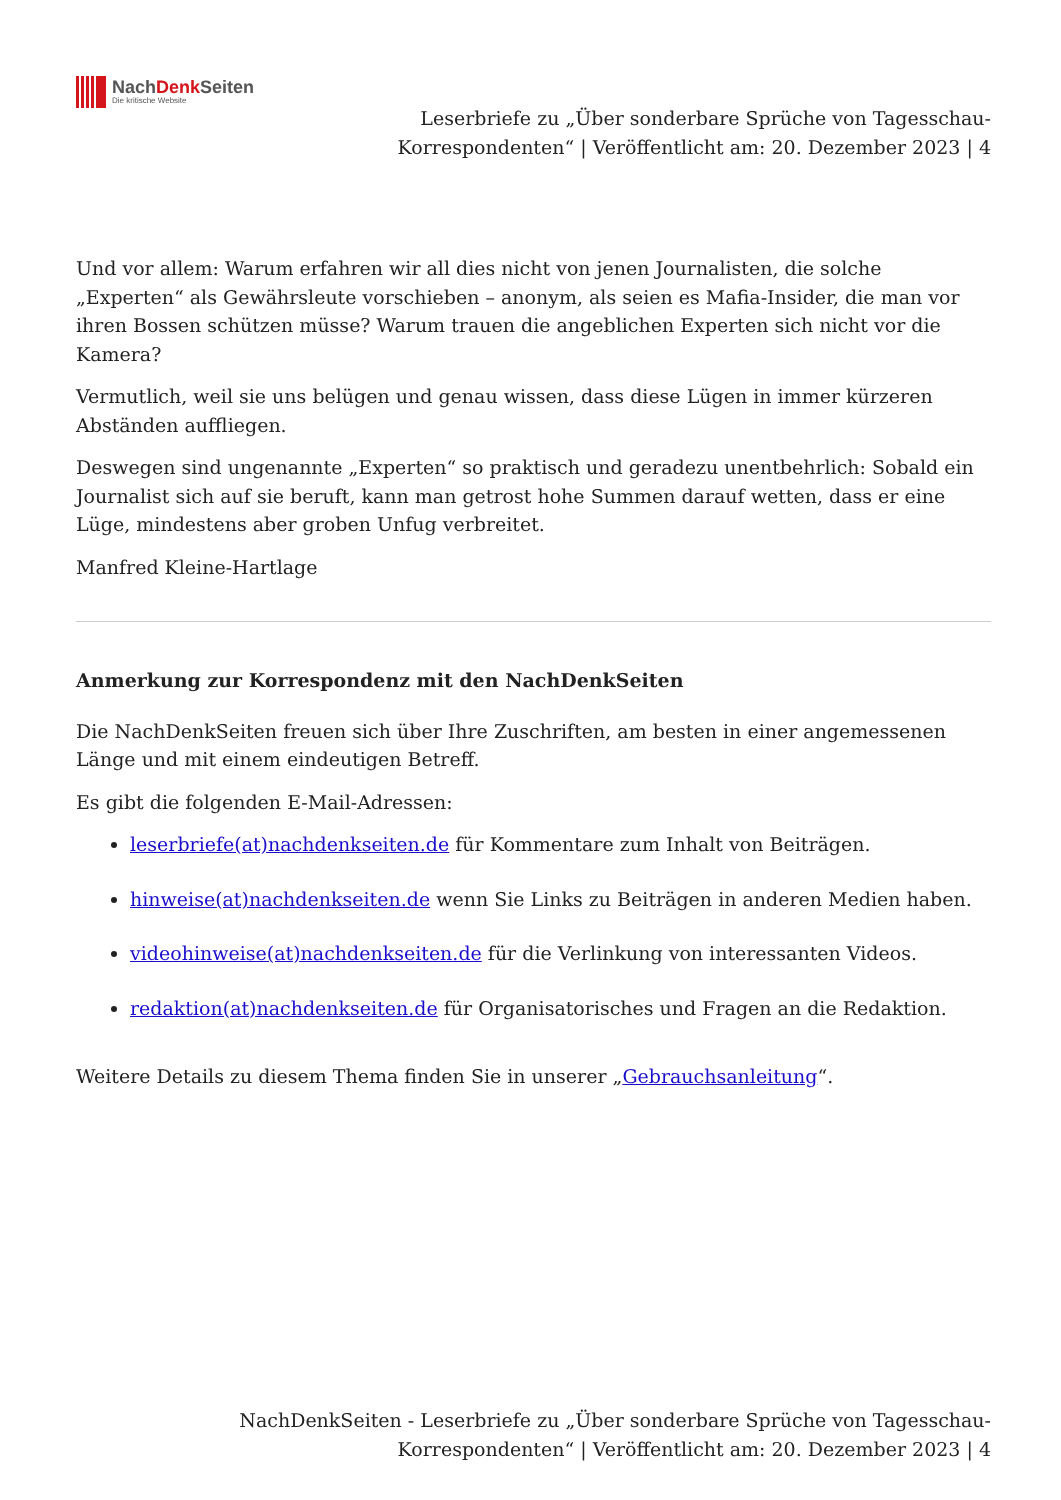NachDenk Seiten
Die kritische Website
Leserbriefe zu „Über sonderbare Sprüche von Tagesschau-Korrespondenten“ | Veröffentlicht am: 20. Dezember 2023 | 4
Und vor allem: Warum erfahren wir all dies nicht von jenen Journalisten, die solche „Experten“ als Gewährsleute vorschieben – anonym, als seien es Mafia-Insider, die man vor ihren Bossen schützen müsse? Warum trauen die angeblichen Experten sich nicht vor die Kamera?
Vermutlich, weil sie uns belügen und genau wissen, dass diese Lügen in immer kürzeren Abständen auffliegen.
Deswegen sind ungenannte „Experten“ so praktisch und geradezu unentbehrlich: Sobald ein Journalist sich auf sie beruft, kann man getrost hohe Summen darauf wetten, dass er eine Lüge, mindestens aber groben Unfug verbreitet.
Manfred Kleine-Hartlage
Anmerkung zur Korrespondenz mit den NachDenkSeiten
Die NachDenkSeiten freuen sich über Ihre Zuschriften, am besten in einer angemessenen Länge und mit einem eindeutigen Betreff.
Es gibt die folgenden E-Mail-Adressen:
leserbriefe(at)nachdenkseiten.de für Kommentare zum Inhalt von Beiträgen.
hinweise(at)nachdenkseiten.de wenn Sie Links zu Beiträgen in anderen Medien haben.
videohinweise(at)nachdenkseiten.de für die Verlinkung von interessanten Videos.
redaktion(at)nachdenkseiten.de für Organisatorisches und Fragen an die Redaktion.
Weitere Details zu diesem Thema finden Sie in unserer „Gebrauchsanleitung“.
NachDenkSeiten - Leserbriefe zu „Über sonderbare Sprüche von Tagesschau-Korrespondenten“ | Veröffentlicht am: 20. Dezember 2023 | 4